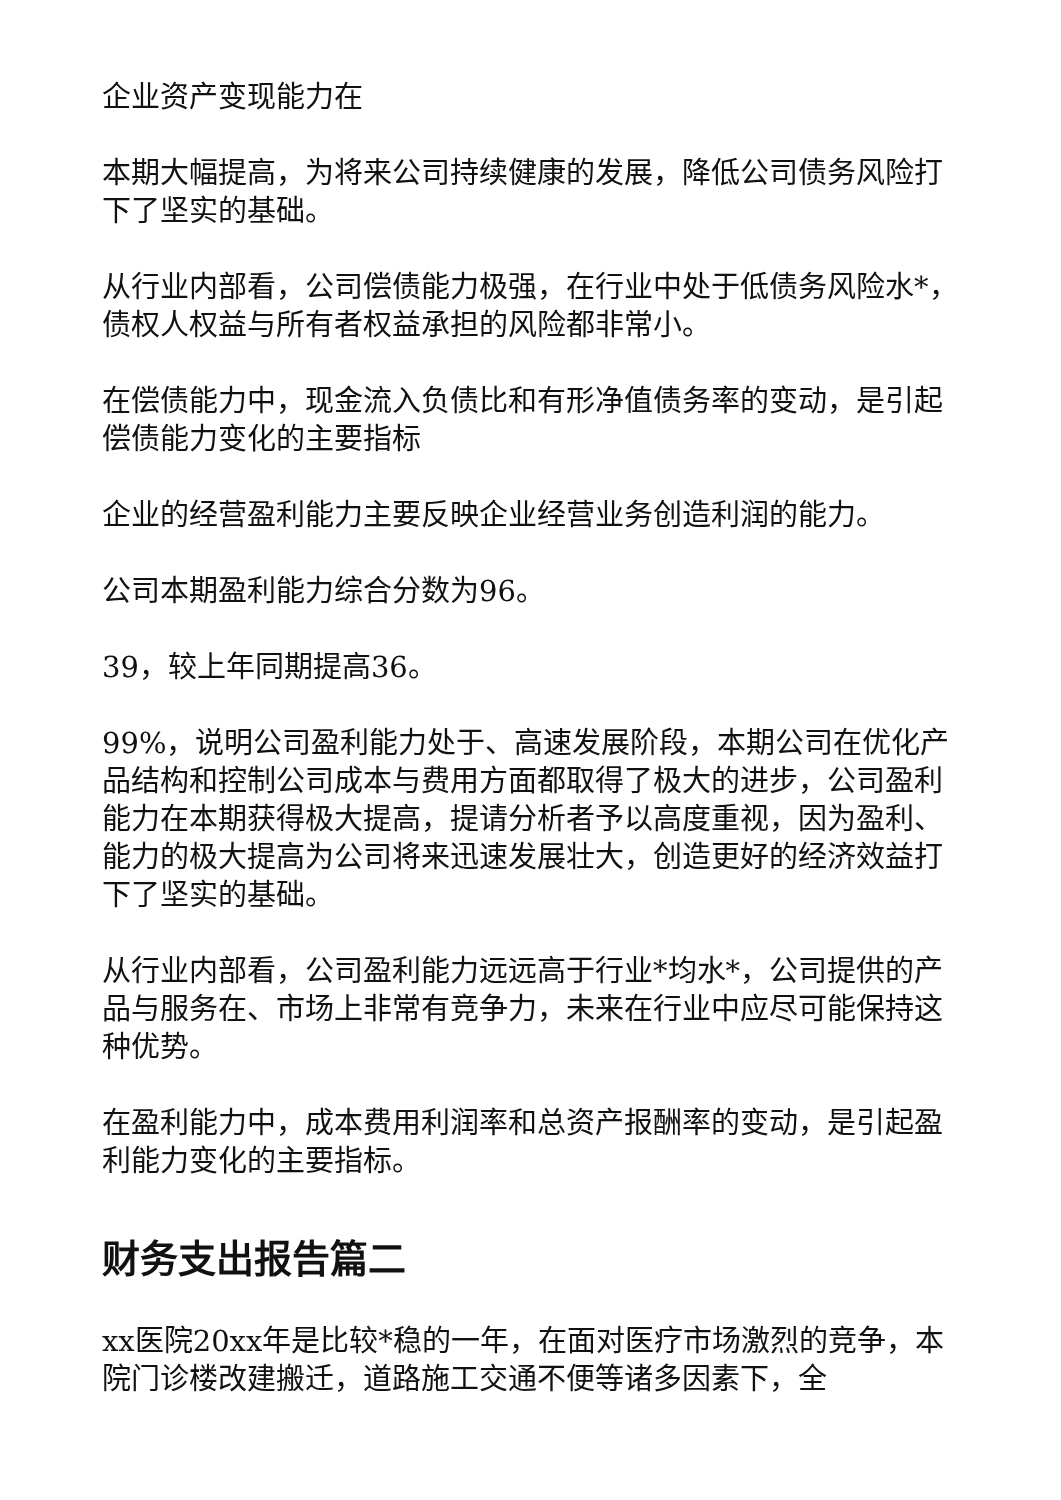企业资产变现能力在
本期大幅提高，为将来公司持续健康的发展，降低公司债务风险打下了坚实的基础。
从行业内部看，公司偿债能力极强，在行业中处于低债务风险水*，债权人权益与所有者权益承担的风险都非常小。
在偿债能力中，现金流入负债比和有形净值债务率的变动，是引起偿债能力变化的主要指标
企业的经营盈利能力主要反映企业经营业务创造利润的能力。
公司本期盈利能力综合分数为96。
39，较上年同期提高36。
99%，说明公司盈利能力处于、高速发展阶段，本期公司在优化产品结构和控制公司成本与费用方面都取得了极大的进步，公司盈利能力在本期获得极大提高，提请分析者予以高度重视，因为盈利、能力的极大提高为公司将来迅速发展壮大，创造更好的经济效益打下了坚实的基础。
从行业内部看，公司盈利能力远远高于行业*均水*，公司提供的产品与服务在、市场上非常有竞争力，未来在行业中应尽可能保持这种优势。
在盈利能力中，成本费用利润率和总资产报酬率的变动，是引起盈利能力变化的主要指标。
财务支出报告篇二
xx医院20xx年是比较*稳的一年，在面对医疗市场激烈的竞争，本院门诊楼改建搬迁，道路施工交通不便等诸多因素下，全